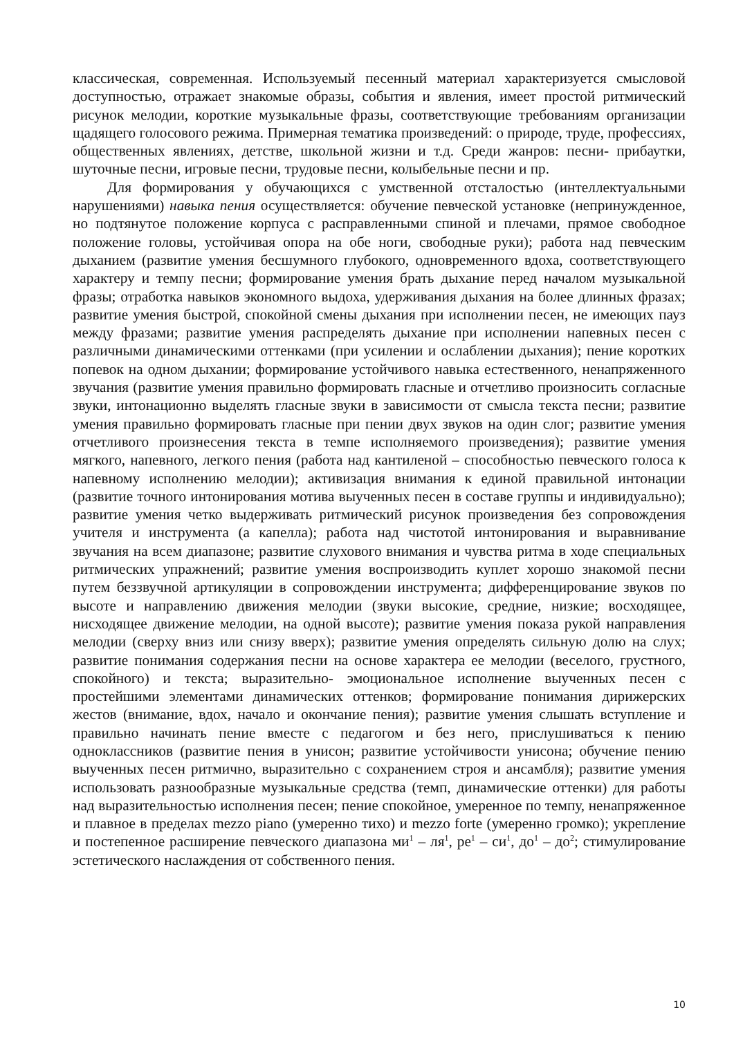классическая, современная. Используемый песенный материал характеризуется смысловой доступностью, отражает знакомые образы, события и явления, имеет простой ритмический рисунок мелодии, короткие музыкальные фразы, соответствующие требованиям организации щадящего голосового режима. Примерная тематика произведений: о природе, труде, профессиях, общественных явлениях, детстве, школьной жизни и т.д. Среди жанров: песни- прибаутки, шуточные песни, игровые песни, трудовые песни, колыбельные песни и пр.
Для формирования у обучающихся с умственной отсталостью (интеллектуальными нарушениями) навыка пения осуществляется: обучение певческой установке (непринужденное, но подтянутое положение корпуса с расправленными спиной и плечами, прямое свободное положение головы, устойчивая опора на обе ноги, свободные руки); работа над певческим дыханием (развитие умения бесшумного глубокого, одновременного вдоха, соответствующего характеру и темпу песни; формирование умения брать дыхание перед началом музыкальной фразы; отработка навыков экономного выдоха, удерживания дыхания на более длинных фразах; развитие умения быстрой, спокойной смены дыхания при исполнении песен, не имеющих пауз между фразами; развитие умения распределять дыхание при исполнении напевных песен с различными динамическими оттенками (при усилении и ослаблении дыхания); пение коротких попевок на одном дыхании; формирование устойчивого навыка естественного, ненапряженного звучания (развитие умения правильно формировать гласные и отчетливо произносить согласные звуки, интонационно выделять гласные звуки в зависимости от смысла текста песни; развитие умения правильно формировать гласные при пении двух звуков на один слог; развитие умения отчетливого произнесения текста в темпе исполняемого произведения); развитие умения мягкого, напевного, легкого пения (работа над кантиленой – способностью певческого голоса к напевному исполнению мелодии); активизация внимания к единой правильной интонации (развитие точного интонирования мотива выученных песен в составе группы и индивидуально); развитие умения четко выдерживать ритмический рисунок произведения без сопровождения учителя и инструмента (а капелла); работа над чистотой интонирования и выравнивание звучания на всем диапазоне; развитие слухового внимания и чувства ритма в ходе специальных ритмических упражнений; развитие умения воспроизводить куплет хорошо знакомой песни путем беззвучной артикуляции в сопровождении инструмента; дифференцирование звуков по высоте и направлению движения мелодии (звуки высокие, средние, низкие; восходящее, нисходящее движение мелодии, на одной высоте); развитие умения показа рукой направления мелодии (сверху вниз или снизу вверх); развитие умения определять сильную долю на слух; развитие понимания содержания песни на основе характера ее мелодии (веселого, грустного, спокойного) и текста; выразительно- эмоциональное исполнение выученных песен с простейшими элементами динамических оттенков; формирование понимания дирижерских жестов (внимание, вдох, начало и окончание пения); развитие умения слышать вступление и правильно начинать пение вместе с педагогом и без него, прислушиваться к пению одноклассников (развитие пения в унисон; развитие устойчивости унисона; обучение пению выученных песен ритмично, выразительно с сохранением строя и ансамбля); развитие умения использовать разнообразные музыкальные средства (темп, динамические оттенки) для работы над выразительностью исполнения песен; пение спокойное, умеренное по темпу, ненапряженное и плавное в пределах mezzo piano (умеренно тихо) и mezzo forte (умеренно громко); укрепление и постепенное расширение певческого диапазона ми<sup>1</sup> – ля<sup>1</sup>, ре<sup>1</sup> – си<sup>1</sup>, до<sup>1</sup> – до<sup>2</sup>; стимулирование эстетического наслаждения от собственного пения.
10